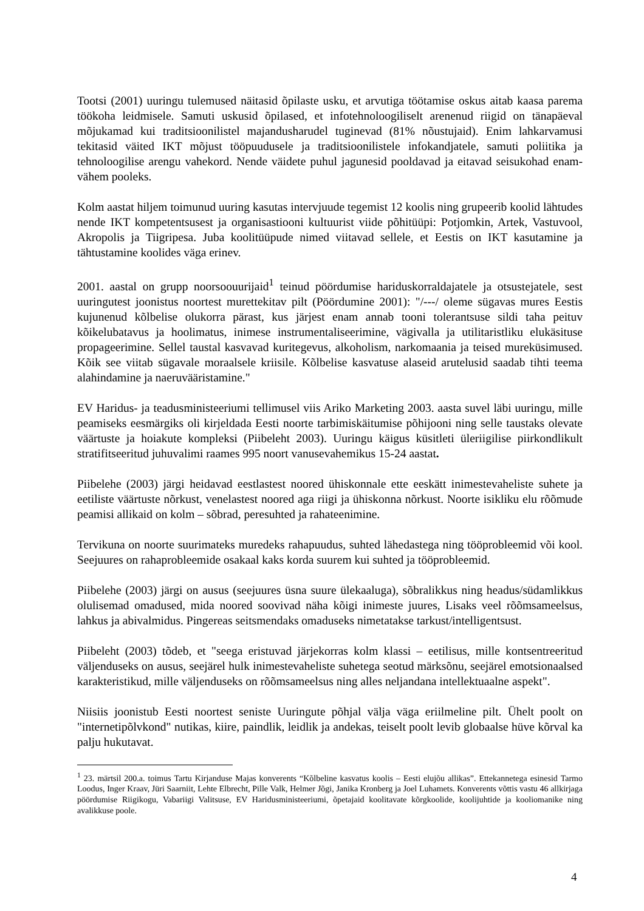Tootsi (2001) uuringu tulemused näitasid õpilaste usku, et arvutiga töötamise oskus aitab kaasa parema töökoha leidmisele. Samuti uskusid õpilased, et infotehnoloogiliselt arenenud riigid on tänapäeval mõjukamad kui traditsioonilistel majandusharudel tuginevad (81% nõustujaid). Enim lahkarvamusi tekitasid väited IKT mõjust tööpuudusele ja traditsioonilistele infokandjatele, samuti poliitika ja tehnoloogilise arengu vahekord. Nende väidete puhul jagunesid pooldavad ja eitavad seisukohad enam-vähem pooleks.
Kolm aastat hiljem toimunud uuring kasutas intervjuude tegemist 12 koolis ning grupeerib koolid lähtudes nende IKT kompetentsusest ja organisastiooni kultuurist viide põhitüüpi: Potjomkin, Artek, Vastuvool, Akropolis ja Tiigripesa. Juba koolitüüpude nimed viitavad sellele, et Eestis on IKT kasutamine ja tähtustamine koolides väga erinev.
2001. aastal on grupp noorsoouurijaid<sup>1</sup> teinud pöördumise hariduskorraldajatele ja otsustejatele, sest uuringutest joonistus noortest murettekitav pilt (Pöördumine 2001): "/---/ oleme sügavas mures Eestis kujunenud kõlbelise olukorra pärast, kus järjest enam annab tooni tolerantsuse sildi taha peituv kõikelubatavus ja hoolimatus, inimese instrumentaliseerimine, vägivalla ja utilitaristliku elukäsituse propageerimine. Sellel taustal kasvavad kuritegevus, alkoholism, narkomaania ja teised mureküsimused. Kõik see viitab sügavale moraalsele kriisile. Kõlbelise kasvatuse alaseid arutelusid saadab tihti teema alahindamine ja naeruvääristamine."
EV Haridus- ja teadusministeeriumi tellimusel viis Ariko Marketing 2003. aasta suvel läbi uuringu, mille peamiseks eesmärgiks oli kirjeldada Eesti noorte tarbimiskäitumise põhijooni ning selle taustaks olevate väärtuste ja hoiakute kompleksi (Piibeleht 2003). Uuringu käigus küsitleti üleriigilise piirkondlikult stratifitseeritud juhuvalimi raames 995 noort vanusevahemikus 15-24 aastat.
Piibelehe (2003) järgi heidavad eestlastest noored ühiskonnale ette eeskätt inimestevaheliste suhete ja eetiliste väärtuste nõrkust, venelastest noored aga riigi ja ühiskonna nõrkust. Noorte isikliku elu rõõmude peamisi allikaid on kolm – sõbrad, peresuhted ja rahateenimine.
Tervikuna on noorte suurimateks muredeks rahapuudus, suhted lähedastega ning tööprobleemid või kool. Seejuures on rahaprobleemide osakaal kaks korda suurem kui suhted ja tööprobleemid.
Piibelehe (2003) järgi on ausus (seejuures üsna suure ülekaaluga), sõbralikkus ning headus/südamlikkus olulisemad omadused, mida noored soovivad näha kõigi inimeste juures, Lisaks veel rõõmsameelsus, lahkus ja abivalmidus. Pingereas seitsmendaks omaduseks nimetatakse tarkust/intelligentsust.
Piibeleht (2003) tõdeb, et "seega eristuvad järjekorras kolm klassi – eetilisus, mille kontsentreeritud väljenduseks on ausus, seejärel hulk inimestevaheliste suhetega seotud märksõnu, seejärel emotsionaalsed karakteristikud, mille väljenduseks on rõõmsameelsus ning alles neljandana intellektuaalne aspekt".
Niisiis joonistub Eesti noortest seniste Uuringute põhjal välja väga eriilmeline pilt. Ühelt poolt on "internetipõlvkond" nutikas, kiire, paindlik, leidlik ja andekas, teiselt poolt levib globaalse hüve kõrval ka palju hukutavat.
<sup>1</sup> 23. märtsil 200.a. toimus Tartu Kirjanduse Majas konverents “Kõlbeline kasvatus koolis – Eesti elujõu allikas”. Ettekannetega esinesid Tarmo Loodus, Inger Kraav, Jüri Saarniit, Lehte Elbrecht, Pille Valk, Helmer Jõgi, Janika Kronberg ja Joel Luhamets. Konverents võttis vastu 46 allkirjaga pöördumise Riigikogu, Vabariigi Valitsuse, EV Haridusministeeriumi, õpetajaid koolitavate kõrgkoolide, koolijuhtide ja kooliomanike ning avalikkuse poole.
4